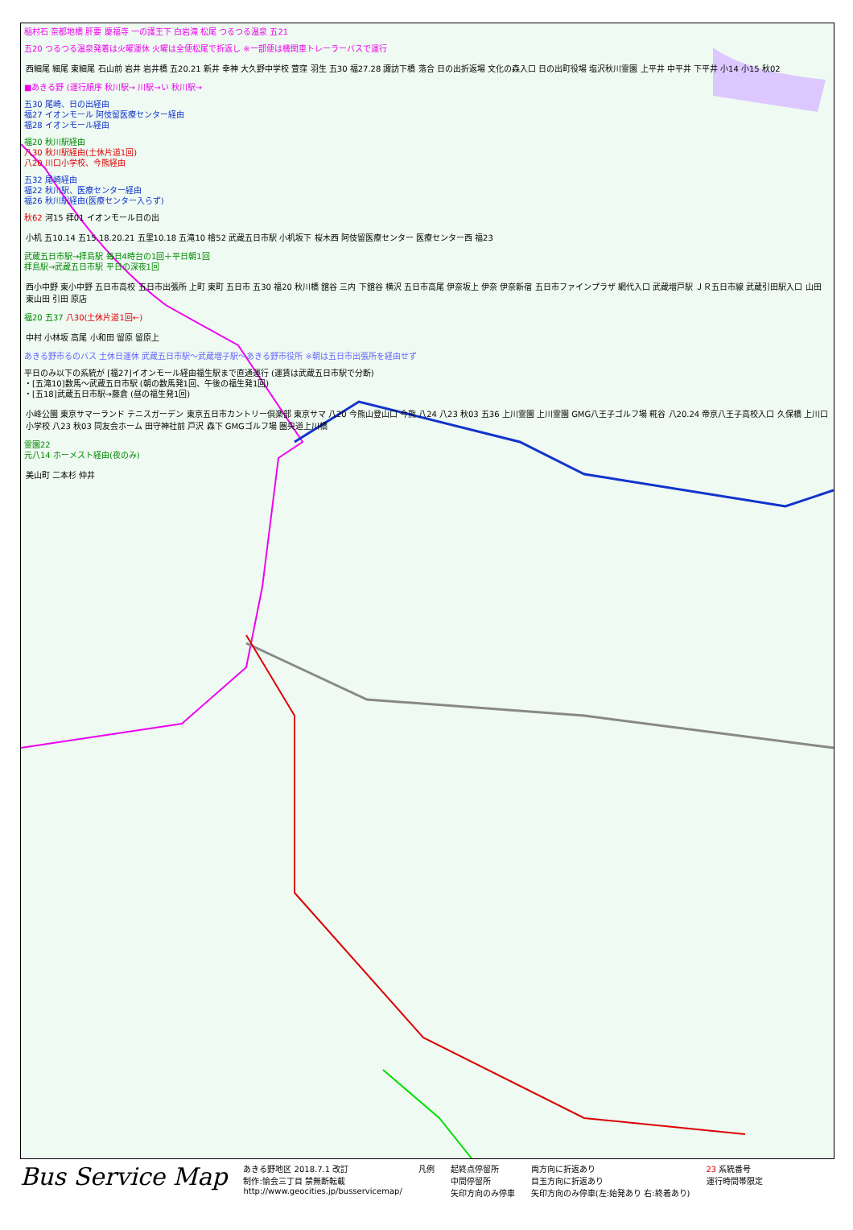稲村石 奈都地橋 肝要 慶福寺 一の護王下 白岩滝 松尾 つるつる温泉 五21
五20 つるつる温泉発着は火曜運休 火曜は全便松尾で折返し ※一部便は機関車トレーラーバスで運行
西細尾 細尾 東細尾 石山前 岩井 岩井橋 五20.21 新井 幸神 大久野中学校 萱窪 羽生 五30 福27.28 諏訪下橋 落合 日の出折返場 文化の森入口 日の出町役場 塩沢秋川霊園 上平井 中平井 下平井 小14 小15 秋02
■あきる野 (運行順序 秋川駅→ 川駅→い 秋川駅→
五30 尾崎、日の出経由
福27 イオンモール 阿伎留医療センター経由
福28 イオンモール経由
福20 秋川駅経由
八30 秋川駅経由(土休片道1回)
八20 川口小学校、今熊経由
五32 尾崎経由
福22 秋川駅、医療センター経由
福26 秋川駅経由(医療センター入らず)
秋62 河15 拝01 イオンモール日の出
小机 五10.14 五15.18.20.21 五里10.18 五滝10 檜52 武蔵五日市駅 小机坂下 桜木西 阿伎留医療センター 医療センター西 福23
武蔵五日市駅→拝島駅 毎日4時台の1回＋平日朝1回
拝島駅→武蔵五日市駅 平日の深夜1回
西小中野 東小中野 五日市高校 五日市出張所 上町 東町 五日市 五30 福20 秋川橋 舘谷 三内 下舘谷 横沢 五日市高尾 伊奈坂上 伊奈 伊奈新宿 五日市ファインプラザ 網代入口 武蔵増戸駅 ＪＲ五日市線 武蔵引田駅入口 山田 東山田 引田 原店
福20 五37 八30(土休片道1回←)
中村 小林坂 高尾 小和田 留原 留原上
あきる野市るのバス 土休日運休 武蔵五日市駅～武蔵増子駅～あきる野市役所 ※朝は五日市出張所を経由せず
平日のみ以下の系統が [福27]イオンモール経由福生駅まで直通運行 (運賃は武蔵五日市駅で分断)
・[五滝10]数馬～武蔵五日市駅 (朝の数馬発1回、午後の福生発1回)
・[五18]武蔵五日市駅→藤倉 (昼の福生発1回)
小峰公園 東京サマーランド テニスガーデン 東京五日市カントリー倶楽部 東京サマ 八20 今熊山登山口 今熊 八24 八23 秋03 五36 上川霊園 上川霊園 GMG八王子ゴルフ場 糀谷 八20.24 帝京八王子高校入口 久保橋 上川口小学校 八23 秋03 同友会ホーム 田守神社前 戸沢 森下 GMGゴルフ場 圏央道上川橋
霊園22
元八14 ホーメスト経由(夜のみ)
美山町 二本杉 仲井
Bus Service Map
あきる野地区 2018.7.1 改訂
制作:愉会三丁目 禁無断転載
http://www.geocities.jp/busservicemap/
凡例 起終点停留所
中間停留所
矢印方向のみ停車
両方向に折返あり
目玉方向に折返あり
矢印方向のみ停車(左:始発あり 右:終着あり)
23 系統番号
運行時間帯限定